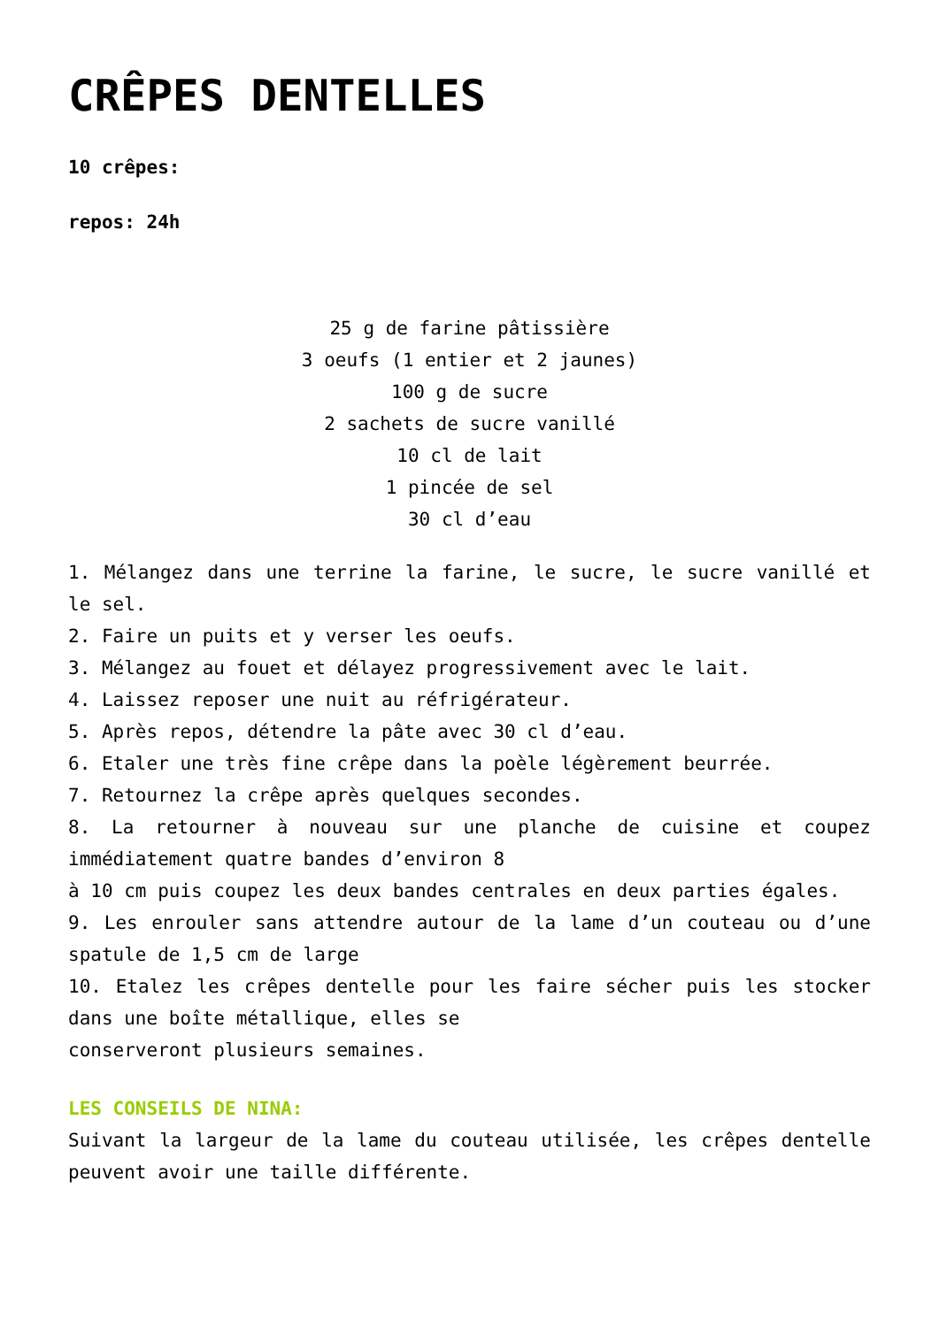CRÊPES DENTELLES
10 crêpes:
repos: 24h
25 g de farine pâtissière
3 oeufs (1 entier et 2 jaunes)
100 g de sucre
2 sachets de sucre vanillé
10 cl de lait
1 pincée de sel
30 cl d’eau
1. Mélangez dans une terrine la farine, le sucre, le sucre vanillé et le sel.
2. Faire un puits et y verser les oeufs.
3. Mélangez au fouet et délayez progressivement avec le lait.
4. Laissez reposer une nuit au réfrigérateur.
5. Après repos, détendre la pâte avec 30 cl d’eau.
6. Etaler une très fine crêpe dans la poèle légèrement beurrée.
7. Retournez la crêpe après quelques secondes.
8. La retourner à nouveau sur une planche de cuisine et coupez immédiatement quatre bandes d’environ 8
à 10 cm puis coupez les deux bandes centrales en deux parties égales.
9. Les enrouler sans attendre autour de la lame d’un couteau ou d’une spatule de 1,5 cm de large
10. Etalez les crêpes dentelle pour les faire sécher puis les stocker dans une boîte métallique, elles se
conserveront plusieurs semaines.
LES CONSEILS DE NINA:
Suivant la largeur de la lame du couteau utilisée, les crêpes dentelle peuvent avoir une taille différente.